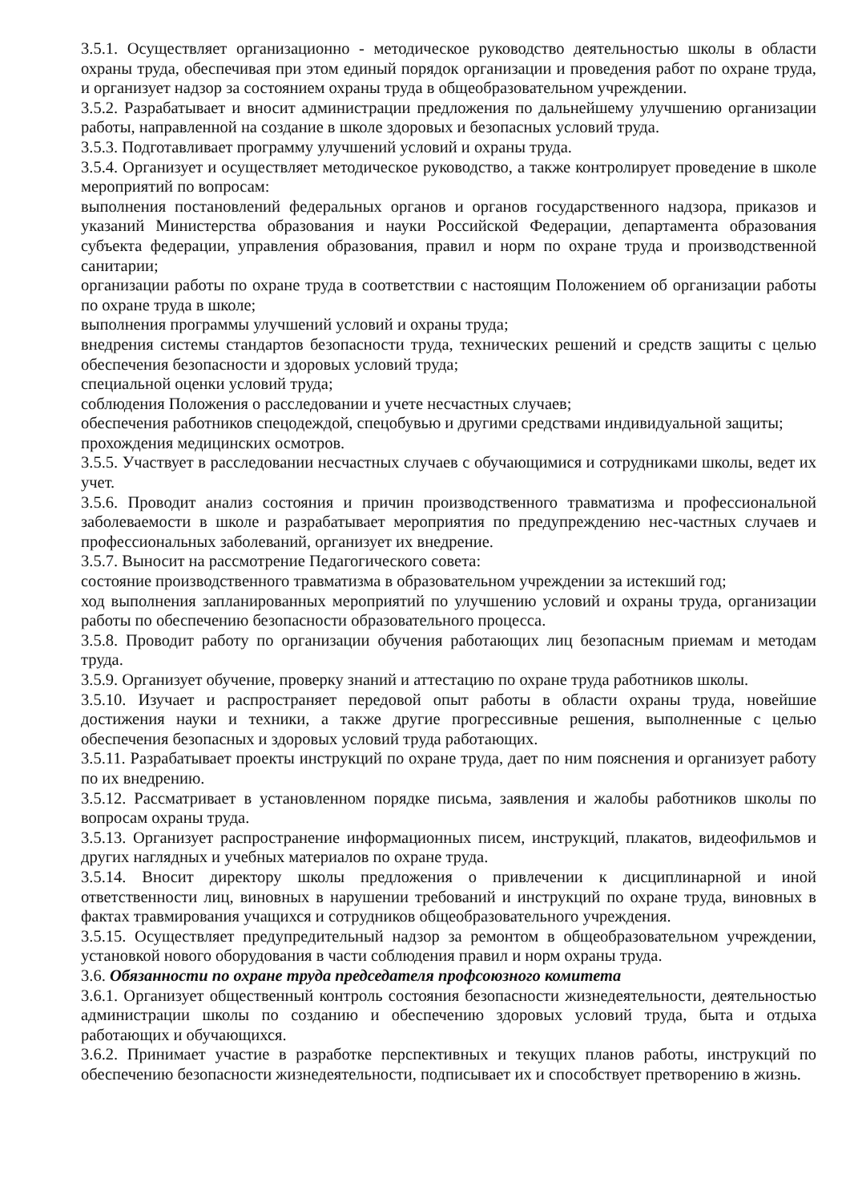3.5.1. Осуществляет организационно - методическое руководство деятельностью школы в области охраны труда, обеспечивая при этом единый порядок организации и проведения работ по охране труда, и организует надзор за состоянием охраны труда в общеобразовательном учреждении.
3.5.2. Разрабатывает и вносит администрации предложения по дальнейшему улучшению организации работы, направленной на создание в школе здоровых и безопасных условий труда.
3.5.3. Подготавливает программу улучшений условий и охраны труда.
3.5.4. Организует и осуществляет методическое руководство, а также контролирует проведение в школе мероприятий по вопросам:
выполнения постановлений федеральных органов и органов государственного надзора, приказов и указаний Министерства образования и науки Российской Федерации, департамента образования субъекта федерации, управления образования, правил и норм по охране труда и производственной санитарии;
организации работы по охране труда в соответствии с настоящим Положением об организации работы по охране труда в школе;
выполнения программы улучшений условий и охраны труда;
внедрения системы стандартов безопасности труда, технических решений и средств защиты с целью обеспечения безопасности и здоровых условий труда;
специальной оценки условий труда;
соблюдения Положения о расследовании и учете несчастных случаев;
обеспечения работников спецодеждой, спецобувью и другими средствами индивидуальной защиты;
прохождения медицинских осмотров.
3.5.5. Участвует в расследовании несчастных случаев с обучающимися и сотрудниками школы, ведет их учет.
3.5.6. Проводит анализ состояния и причин производственного травматизма и профессиональной заболеваемости в школе и разрабатывает мероприятия по предупреждению нес-частных случаев и профессиональных заболеваний, организует их внедрение.
3.5.7. Выносит на рассмотрение Педагогического совета:
состояние производственного травматизма в образовательном учреждении за истекший год;
ход выполнения запланированных мероприятий по улучшению условий и охраны труда, организации работы по обеспечению безопасности образовательного процесса.
3.5.8. Проводит работу по организации обучения работающих лиц безопасным приемам и методам труда.
3.5.9. Организует обучение, проверку знаний и аттестацию по охране труда работников школы.
3.5.10. Изучает и распространяет передовой опыт работы в области охраны труда, новейшие достижения науки и техники, а также другие прогрессивные решения, выполненные с целью обеспечения безопасных и здоровых условий труда работающих.
3.5.11. Разрабатывает проекты инструкций по охране труда, дает по ним пояснения и организует работу по их внедрению.
3.5.12. Рассматривает в установленном порядке письма, заявления и жалобы работников школы по вопросам охраны труда.
3.5.13. Организует распространение информационных писем, инструкций, плакатов, видеофильмов и других наглядных и учебных материалов по охране труда.
3.5.14. Вносит директору школы предложения о привлечении к дисциплинарной и иной ответственности лиц, виновных в нарушении требований и инструкций по охране труда, виновных в фактах травмирования учащихся и сотрудников общеобразовательного учреждения.
3.5.15. Осуществляет предупредительный надзор за ремонтом в общеобразовательном учреждении, установкой нового оборудования в части соблюдения правил и норм охраны труда.
3.6. Обязанности по охране труда председателя профсоюзного комитета
3.6.1. Организует общественный контроль состояния безопасности жизнедеятельности, деятельностью администрации школы по созданию и обеспечению здоровых условий труда, быта и отдыха работающих и обучающихся.
3.6.2. Принимает участие в разработке перспективных и текущих планов работы, инструкций по обеспечению безопасности жизнедеятельности, подписывает их и способствует претворению в жизнь.